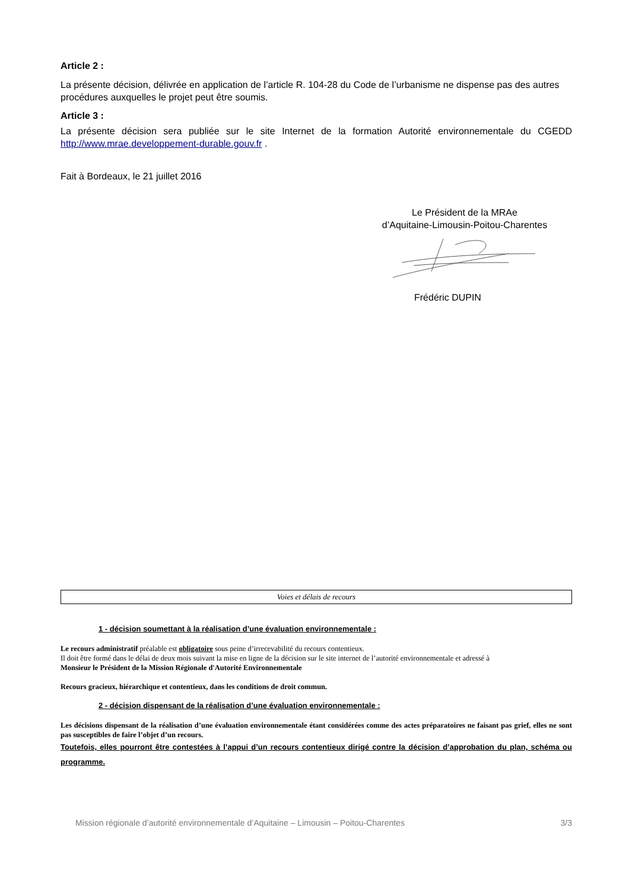Article 2 :
La présente décision, délivrée en application de l’article R. 104-28 du Code de l’urbanisme ne dispense pas des autres procédures auxquelles le projet peut être soumis.
Article 3 :
La présente décision sera publiée sur le site Internet de la formation Autorité environnementale du CGEDD http://www.mrae.developpement-durable.gouv.fr .
Fait à Bordeaux, le 21 juillet 2016
Le Président de la MRAe
d’Aquitaine-Limousin-Poitou-Charentes
Frédéric DUPIN
Voies et délais de recours
1 - décision soumettant à la réalisation d’une évaluation environnementale :
Le recours administratif préalable est obligatoire sous peine d’irrecevabilité du recours contentieux.
Il doit être formé dans le délai de deux mois suivant la mise en ligne de la décision sur le site internet de l’autorité environnementale et adressé à
Monsieur le Président de la Mission Régionale d'Autorité Environnementale
Recours gracieux, hiérarchique et contentieux, dans les conditions de droit commun.
2 - décision dispensant de la réalisation d’une évaluation environnementale :
Les décisions dispensant de la réalisation d’une évaluation environnementale étant considérées comme des actes préparatoires ne faisant pas grief, elles ne sont pas susceptibles de faire l’objet d’un recours.
Toutefois, elles pourront être contestées à l’appui d’un recours contentieux dirigé contre la décision d’approbation du plan, schéma ou programme.
Mission régionale d’autorité environnementale d’Aquitaine – Limousin – Poitou-Charentes 3/3